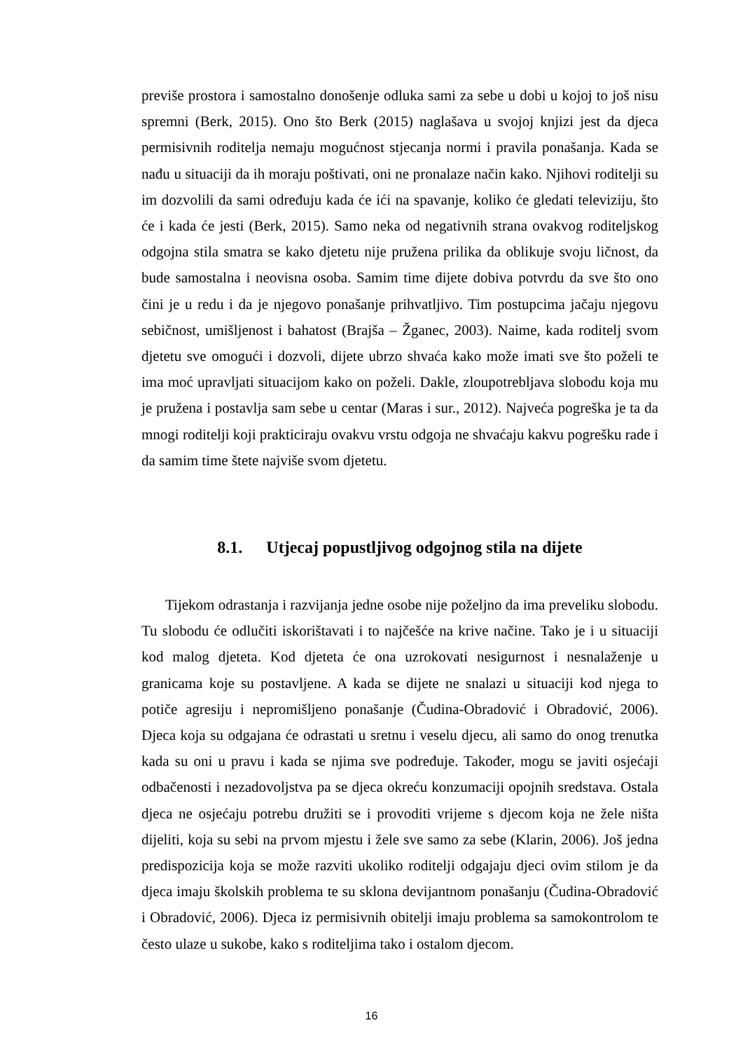previše prostora i samostalno donošenje odluka sami za sebe u dobi u kojoj to još nisu spremni (Berk, 2015). Ono što Berk (2015) naglašava u svojoj knjizi jest da djeca permisivnih roditelja nemaju mogućnost stjecanja normi i pravila ponašanja. Kada se nađu u situaciji da ih moraju poštivati, oni ne pronalaze način kako. Njihovi roditelji su im dozvolili da sami određuju kada će ići na spavanje, koliko će gledati televiziju, što će i kada će jesti (Berk, 2015). Samo neka od negativnih strana ovakvog roditeljskog odgojna stila smatra se kako djetetu nije pružena prilika da oblikuje svoju ličnost, da bude samostalna i neovisna osoba. Samim time dijete dobiva potvrdu da sve što ono čini je u redu i da je njegovo ponašanje prihvatljivo. Tim postupcima jačaju njegovu sebičnost, umišljenost i bahatost (Brajša – Žganec, 2003). Naime, kada roditelj svom djetetu sve omogući i dozvoli, dijete ubrzo shvaća kako može imati sve što poželi te ima moć upravljati situacijom kako on poželi. Dakle, zloupotrebljava slobodu koja mu je pružena i postavlja sam sebe u centar (Maras i sur., 2012). Najveća pogreška je ta da mnogi roditelji koji prakticiraju ovakvu vrstu odgoja ne shvaćaju kakvu pogrešku rade i da samim time štete najviše svom djetetu.
8.1. Utjecaj popustljivog odgojnog stila na dijete
Tijekom odrastanja i razvijanja jedne osobe nije poželjno da ima preveliku slobodu. Tu slobodu će odlučiti iskorištavati i to najčešće na krive načine. Tako je i u situaciji kod malog djeteta. Kod djeteta će ona uzrokovati nesigurnost i nesnalaženje u granicama koje su postavljene. A kada se dijete ne snalazi u situaciji kod njega to potiče agresiju i nepromišljeno ponašanje (Čudina-Obradović i Obradović, 2006). Djeca koja su odgajana će odrastati u sretnu i veselu djecu, ali samo do onog trenutka kada su oni u pravu i kada se njima sve podređuje. Također, mogu se javiti osjećaji odbačenosti i nezadovoljstva pa se djeca okreću konzumaciji opojnih sredstava. Ostala djeca ne osjećaju potrebu družiti se i provoditi vrijeme s djecom koja ne žele ništa dijeliti, koja su sebi na prvom mjestu i žele sve samo za sebe (Klarin, 2006). Još jedna predispozicija koja se može razviti ukoliko roditelji odgajaju djeci ovim stilom je da djeca imaju školskih problema te su sklona devijantnom ponašanju (Čudina-Obradović i Obradović, 2006). Djeca iz permisivnih obitelji imaju problema sa samokontrolom te često ulaze u sukobe, kako s roditeljima tako i ostalom djecom.
16